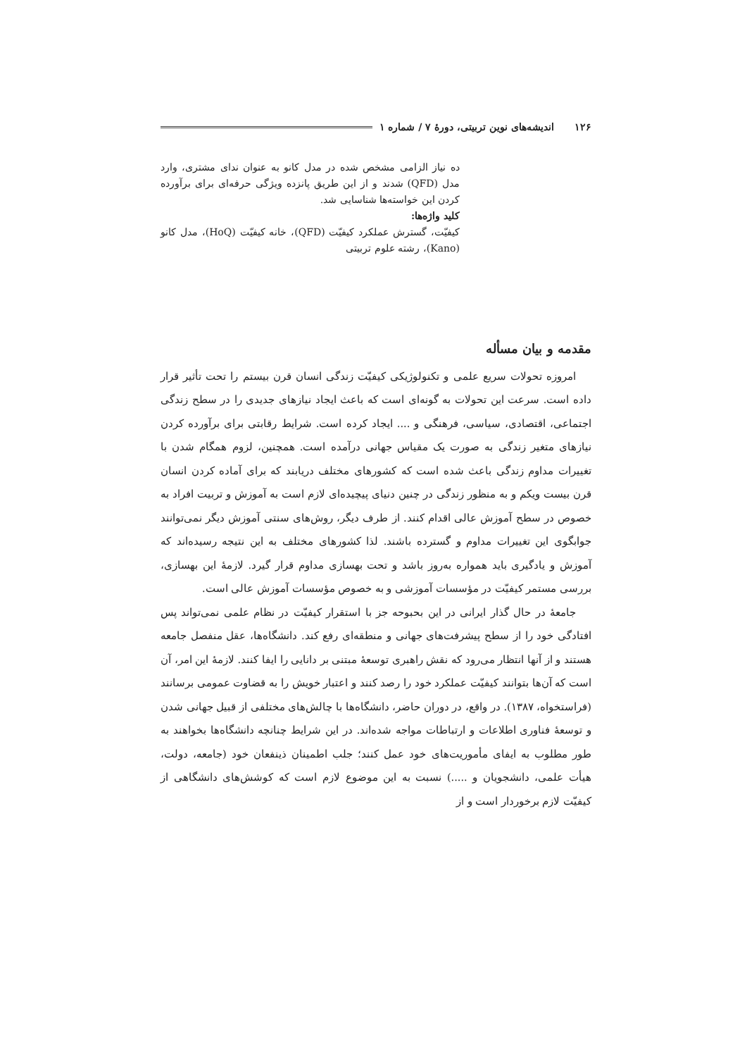۱۲۶ اندیشه‌های نوین تربیتی، دورهٔ ۷ / شماره ۱
ده نیاز الزامی مشخص شده در مدل کانو به عنوان ندای مشتری، وارد مدل (QFD) شدند و از این طریق پانزده ویژگی حرفه‌ای برای برآورده کردن این خواسته‌ها شناسایی شد.
کلید واژه‌ها:
کیفیّت، گسترش عملکرد کیفیّت (QFD)، خانه کیفیّت (HoQ)، مدل کانو (Kano)، رشته علوم تربیتی
مقدمه و بیان مسأله
امروزه تحولات سریع علمی و تکنولوژیکی کیفیّت زندگی انسان قرن بیستم را تحت تأثیر قرار داده است. سرعت این تحولات به گونه‌ای است که باعث ایجاد نیازهای جدیدی را در سطح زندگی اجتماعی، اقتصادی، سیاسی، فرهنگی و .... ایجاد کرده است. شرایط رقابتی برای برآورده کردن نیازهای متغیر زندگی به صورت یک مقیاس جهانی درآمده است. همچنین، لزوم همگام شدن با تغییرات مداوم زندگی باعث شده است که کشورهای مختلف دریابند که برای آماده کردن انسان قرن بیست ویکم و به منظور زندگی در چنین دنیای پیچیده‌ای لازم است به آموزش و تربیت افراد به خصوص در سطح آموزش عالی اقدام کنند. از طرف دیگر، روش‌های سنتی آموزش دیگر نمی‌توانند جوابگوی این تغییرات مداوم و گسترده باشند. لذا کشورهای مختلف به این نتیجه رسیده‌اند که آموزش و یادگیری باید همواره به‌روز باشد و تحت بهسازی مداوم قرار گیرد. لازمهٔ این بهسازی، بررسی مستمر کیفیّت در مؤسسات آموزشی و به خصوص مؤسسات آموزش عالی است.
جامعهٔ در حال گذار ایرانی در این بحبوحه جز با استقرار کیفیّت در نظام علمی نمی‌تواند پس افتادگی خود را از سطح پیشرفت‌های جهانی و منطقه‌ای رفع کند. دانشگاه‌ها، عقل منفصل جامعه هستند و از آنها انتظار می‌رود که نقش راهبری توسعهٔ مبتنی بر دانایی را ایفا کنند. لازمهٔ این امر، آن است که آن‌ها بتوانند کیفیّت عملکرد خود را رصد کنند و اعتبار خویش را به قضاوت عمومی برسانند (فراستخواه، ۱۳۸۷). در واقع، در دوران حاضر، دانشگاه‌ها با چالش‌های مختلفی از قبیل جهانی شدن و توسعهٔ فناوری اطلاعات و ارتباطات مواجه شده‌اند. در این شرایط چنانچه دانشگاه‌ها بخواهند به طور مطلوب به ایفای مأموریت‌های خود عمل کنند؛ جلب اطمینان ذینفعان خود (جامعه، دولت، هیأت علمی، دانشجویان و .....) نسبت به این موضوع لازم است که کوشش‌های دانشگاهی از کیفیّت لازم برخوردار است و از